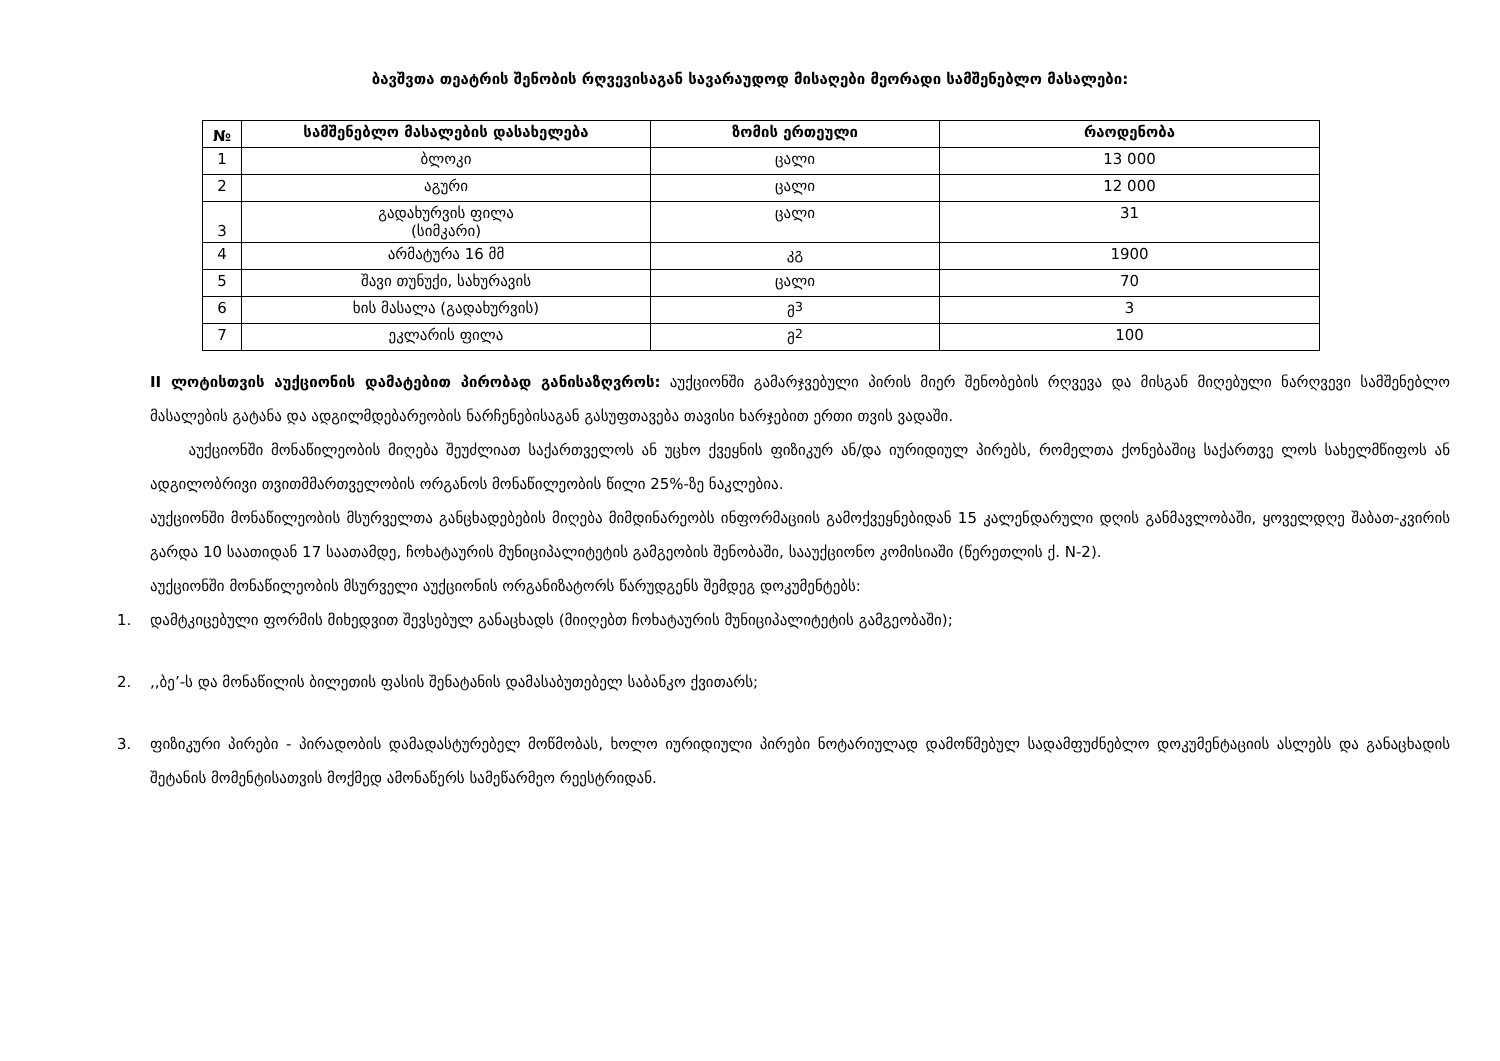ბავშვთა თეატრის შენობის რღვევისაგან სავარაუდოდ მისაღები მეორადი სამშენებლო მასალები:
| № | სამშენებლო მასალების დასახელება | ზომის ერთეული | რაოდენობა |
| --- | --- | --- | --- |
| 1 | ბლოკი | ცალი | 13 000 |
| 2 | აგური | ცალი | 12 000 |
| 3 | გადახურვის ფილა (სიმკარი) | ცალი | 31 |
| 4 | არმატურა 16 მმ | კგ | 1900 |
| 5 | შავი თუნუქი, სახურავის | ცალი | 70 |
| 6 | ხის მასალა (გადახურვის) | მ<sup>3</sup> | 3 |
| 7 | ეკლარის ფილა | მ<sup>2</sup> | 100 |
II ლოტისთვის აუქციონის დამატებით პირობად განისაზღვროს: აუქციონში გამარჯვებული პირის მიერ შენობების რღვევა და მისგან მიღებული ნარღვევი სამშენებლო მასალების გატანა და ადგილმდებარეობის ნარჩენებისაგან გასუფთავება თავისი ხარჯებით ერთი თვის ვადაში.
აუქციონში მონაწილეობის მიღება შეუძლიათ საქართველოს ან უცხო ქვეყნის ფიზიკურ ან/და იურიდიულ პირებს, რომელთა ქონებაშიც საქართვე ლოს სახელმწიფოს ან ადგილობრივი თვითმმართველობის ორგანოს მონაწილეობის წილი 25%-ზე ნაკლებია.
აუქციონში მონაწილეობის მსურველთა განცხადებების მიღება მიმდინარეობს ინფორმაციის გამოქვეყნებიდან 15 კალენდარული დღის განმავლობაში, ყოველდღე შაბათ-კვირის გარდა 10 საათიდან 17 საათამდე, ჩოხატაურის მუნიციპალიტეტის გამგეობის შენობაში, სააუქციონო კომისიაში (წერეთლის ქ. N-2).
აუქციონში მონაწილეობის მსურველი აუქციონის ორგანიზატორს წარუდგენს შემდეგ დოკუმენტებს:
1. დამტკიცებული ფორმის მიხედვით შევსებულ განაცხადს (მიიღებთ ჩოხატაურის მუნიციპალიტეტის გამგეობაში);
2.,,ბე’-ს და მონაწილის ბილეთის ფასის შენატანის დამასაბუთებელ საბანკო ქვითარს;
3. ფიზიკური პირები - პირადობის დამადასტურებელ მოწმობას, ხოლო იურიდიული პირები ნოტარიულად დამოწმებულ სადამფუძნებლო დოკუმენტაციის ასლებს და განაცხადის შეტანის მომენტისათვის მოქმედ ამონაწერს სამეწარმეო რეესტრიდან.